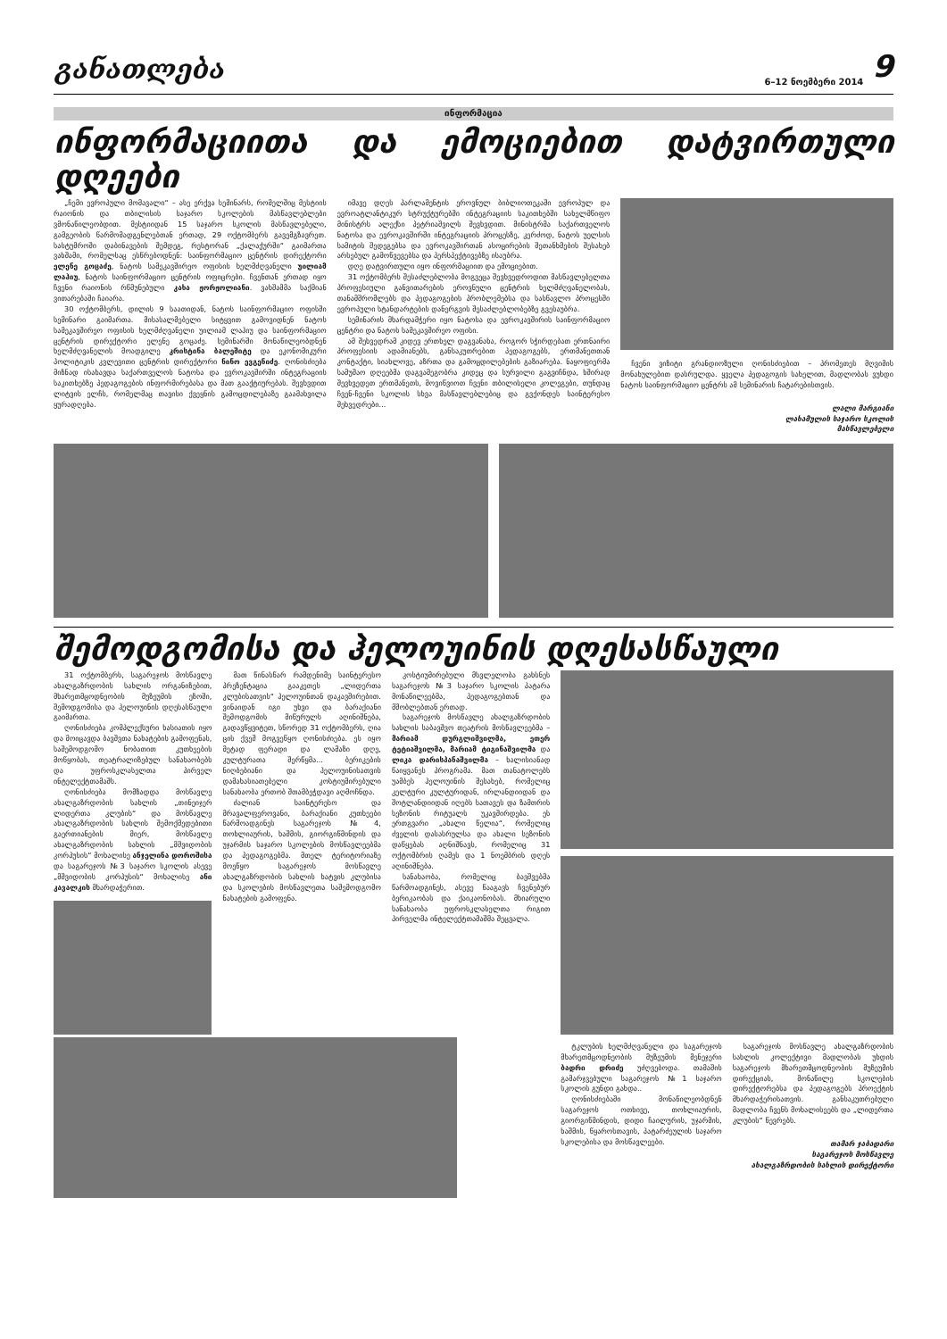განათლება 6–12 ნოემბერი 2014 9
ინფორმაცია
ინფორმაციითა და ემოციებით დატვირთული დღეები
„ჩემი ევროპული მომავალი“ – ასე ერქვა სემინარს, რომელშიც მესტიის რაიონის და თბილისის საჯარო სკოლების მასწავლებლები ვმონაწილეობდით. მესტიიდან 15 საჯარო სკოლის მასწავლებელი, გამგეობის წარმომადგენლებთან ერთად, 29 ოქტომბერს გავემგზავრეთ. სასტუმროში დაბინავების შემდეგ, რესტორან „ქალაქურში“ გაიმართა ვახშამი, რომელსაც ესწრებოდნენ: საინფორმაციო ცენტრის დირექტორი ელენე გოცაძე, ნატოს სამეკავშირეო ოფისის ხელმძღვანელი უილიამ ლაჰიუ, ნატოს საინფორმაციო ცენტრის ოფიცრები. ჩვენთან ერთად იყო ჩვენი რაიონის რწმუნებული კახა ჟორჟოლიანი. ვახშამმა საქმიან ვითარებაში ჩაიარა.
30 ოქტომბერს, დილის 9 საათიდან, ნატოს საინფორმაციო ოფისში სემინარი გაიმართა. მისასალმებელი სიტყვით გამოვიდნენ ნატოს სამეკავშირეო ოფისის ხელმძღვანელი უილიამ ლაჰიუ და საინფორმაციო ცენტრის დირექტორი ელენე გოცაძე. სემინარში მონაწილეობდნენ ხელმძღვანელის მოადგილე კრისტინა ბალეშიტე და ეკონომიკური პოლიტიკის კვლევითი ცენტრის დირექტორი ნინო ევგენიძე. ღონისძიება მიზნად ისახავდა საქართველოს ნატოსა და ევროკავშირში ინტეგრაციის საკითხებზე პედაგოგების ინფორმირებასა და მათ გააქტიურებას. შევხვდით ლიტვის ელჩს, რომელმაც თავისი ქვეყნის გამოცდილებაზე გაამახვილა ყურადღება.
იმავე დღეს პარლამენტის ეროვნულ ბიბლიოთეკაში ევროპულ და ევროატლანტიკურ სტრუქტურებში ინტეგრაციის საკითხებში სახელმწიფო მინისტრს ალექსი პეტრიაშვილს შევხვდით. მინისტრმა საქართველოს ნატოსა და ევროკავშირში ინტეგრაციის პროცესზე, კერძოდ, ნატოს უელსის სამიტის შედეგებსა და ევროკავშირთან ასოცირების შეთანხმების შესახებ არსებულ გამოწვევებსა და პერსპექტივებზე ისაუბრა.
დღე დატვირთული იყო ინფორმაციით და ემოციებით.
31 ოქტომბერს შესაძლებლობა მოგვეცა შევხვედროდით მასწავლებელთა პროფესიული განვითარების ეროვნული ცენტრის ხელმძღვანელობას, თანამშრომლებს და პედაგოგების პრობლემებსა და სასწავლო პროცესში ევროპული სტანდარტების დანერგვის შესაძლებლობებზე გვესაუბრა.
სემინარის მხარდამჭერი იყო ნატოსა და ევროკავშირის საინფორმაციო ცენტრი და ნატოს სამეკავშირეო ოფისი.
ამ შეხვედრამ კიდევ ერთხელ დაგვანახა, როგორ სჭირდებათ ერთნაირი პროფესიის ადამიანებს, განსაკუთრებით პედაგოგებს, ერთმანეთთან კონტაქტი, სიახლოვე, აზრთა და გამოცდილებების გაზიარება. ნაყოფიერმა სამუშაო დღეებმა დაგვამეგობრა კიდეც და სურვილი გაგვიჩნდა, ხშირად შევხვედეთ ერთმანეთს, მოვიწვიოთ ჩვენი თბილისელი კოლეგები, თუნდაც ჩვენ-ჩვენი სკოლის სხვა მასწავლებლებიც და გვქონდეს საინტერესო შეხვედრები...
ჩვენი ვიზიტი გრანდიოზული ღონისძიებით – პრომეთეს მღვიმის მონახულებით დასრულდა. ყველა პედაგოგის სახელით, მადლობას ვუხდი ნატოს საინფორმაციო ცენტრს ამ სემინარის ჩატარებისთვის.
ლალი მარგიანი
ლახამულის საჯარო სკოლის
მასწავლებელი
შემოდგომისა და ჰელოუინის დღესასწაული
31 ოქტომბერს, საგარეჯოს მოსწავლე ახალგაზრდობის სახლის ორგანიზებით, მხარეთმცოდნეობის მუზეუმის ეზოში, შემოდგომისა და ჰელოუინის დღესასწაული გაიმართა.
ღონისძიება კომპლექსური ხასიათის იყო და მოიცავდა ბავშვთა ნახატების გამოფენას, საშემოდგომო ნობათით კუთხეების მოწყობას, თეატრალიზებულ სანახაობებს და უფროსკლასელთა პირველ ინტელექტთამაშს.
ღონისძიება მომზადდა მოსწავლე ახალგაზრდობის სახლის „თინეიჯერ ლიდერთა კლუბის“ და მოსწავლე ახალგაზრდობის სახლის შემოქმედებითი გაერთიანების მიერ, მოსწავლე ახალგაზრდობის სახლის „მშვიდობის კორპუსის“ მოხალისე ანჯელინა დოროშისა და საგარეჯოს №3 საჯარო სკოლის ასევე „მშვიდობის კორპუსის“ მოხალისე ანი კავალკის მხარდაჭერით.
მათ წინასწარ რამდენიმე საინტერესო პრეზენტაცია გააკეთეს „ლიდერთა კლუბისათვის“ ჰელოუინთან დაკავშირებით. ვინაიდან იგი უხვი და ბარაქიანი შემოდგომის მიწურულს აღინიშნება, გადავწყვიტეთ, სწორედ 31 ოქტომბერს, ღია ცის ქვეშ მოგვეწყო ღონისძიება. ეს იყო მეტად ფერადი და ლამაზი დღე, კულტურათა შერწყმა... ბერიკების ნიღბებიანი და ჰელოუინისათვის დამახასიათებელი კოსტიუმირებული სანახაობა ერთობ შთამბეჭდავი აღმოჩნდა.
ძალიან საინტერესო და მრავალფეროვანი, ბარაქიანი კუთხეები წარმოადგინეს საგარეჯოს №4, თოხლიაურის, ხაშმის, გიორგიწმინდის და უჯარმის საჯარო სკოლების მოსწავლეებმა და პედაგოგებმა. მთელ ტერიტორიაზე მოეწყო საგარეჯოს მოსწავლე ახალგაზრდობის სახლის ხატვის კლუბისა და სკოლების მოსწავლეთა საშემოდგომო ნახატების გამოფენა.
კოსტიუმირებული მსვლელობა გახსნეს საგარეჯოს №3 საჯარო სკოლის პატარა მონაწილეებმა, პედაგოგებთან და მშობლებთან ერთად.
საგარეჯოს მოსწავლე ახალგაზრდობის სახლის საბავშვო თეატრის მოსწავლეებმა – მარიამ დურგლიშვილმა, ეთერ ტეტიაშვილმა, მარიამ ტიგინაშვილმა და ლიკა დარისპანაშვილმა – ხალისიანად წაიყვანეს პროგრამა. მათ თანატოლებს უამბეს ჰელოუინის შესახებ, რომელიც კელტური კულტურიდან, ირლანდიიდან და შოტლანდიიდან იღებს სათავეს და ზამთრის სეზონის რიტუალს უკავშირდება. ეს ერთგვარი „ახალი წელია“, რომელიც ძველის დასასრულსა და ახალი სეზონის დაწყებას აღნიშნავს, რომელიც 31 ოქტომბრის ღამეს და 1 ნოემბრის დღეს აღინიშნება.
სანახაობა, რომელიც ბავშვებმა წარმოადგინეს, ასევე წააგავს ჩვენებურ ბერიკაობას და ქაიკაონობას. მხიარული სანახაობა უფროსკლასელთა რიგით პირველმა ინტელექტთამაშმა შეცვალა.
ტკლუბის ხელმძღვანელი და საგარეჯოს მხარეთმცოდნეობის მუზეუმის მენეჯერი ბადრი დრიძე უძღვებოდა. თამაშის გამარჯვებული საგარეჯოს №1 საჯარო სკოლის გუნდი გახდა..
ღონისძიებაში მონაწილეობდნენ საგარეჯოს ოთხივე, თოხლიაურის, გიორგიწმინდის, დიდი ჩაილურის, უჯარმის, ხაშმის, წყაროსთავის, პატარძეულის საჯარო სკოლებისა და მოსწავლეები.
საგარეჯოს მოსწავლე ახალგაზრდობის სახლის კოლექტივი მადლობას უხდის საგარეჯოს მხარეთმცოდნეობის მუზეუმის დირექციას, მონაწილე სკოლების დირექტორებსა და პედაგოგებს პროექტის მხარდაჭერისათვის. განსაკუთრებული მადლობა ჩვენს მოხალისეებს და „ლიდერთა კლუბის“ წევრებს.
თამარ ჯაბადარი
საგარეჯოს მოსწავლე
ახალგაზრდობის სახლის დირექტორი